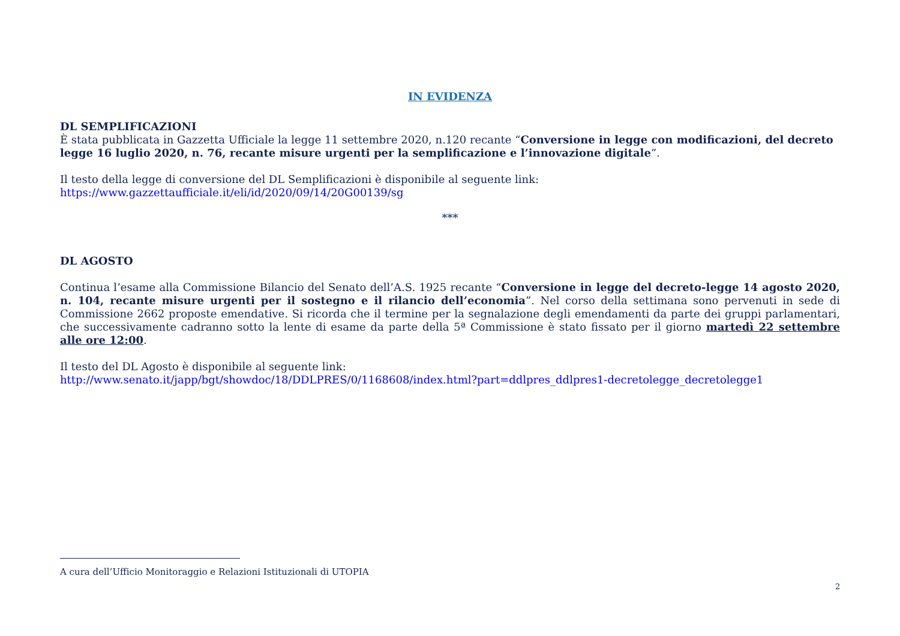IN EVIDENZA
DL SEMPLIFICAZIONI
È stata pubblicata in Gazzetta Ufficiale la legge 11 settembre 2020, n.120 recante “Conversione in legge con modificazioni, del decreto legge 16 luglio 2020, n. 76, recante misure urgenti per la semplificazione e l’innovazione digitale”.
Il testo della legge di conversione del DL Semplificazioni è disponibile al seguente link:
https://www.gazzettaufficiale.it/eli/id/2020/09/14/20G00139/sg
***
DL AGOSTO
Continua l’esame alla Commissione Bilancio del Senato dell’A.S. 1925 recante “Conversione in legge del decreto-legge 14 agosto 2020, n. 104, recante misure urgenti per il sostegno e il rilancio dell’economia”. Nel corso della settimana sono pervenuti in sede di Commissione 2662 proposte emendative. Si ricorda che il termine per la segnalazione degli emendamenti da parte dei gruppi parlamentari, che successivamente cadranno sotto la lente di esame da parte della 5ª Commissione è stato fissato per il giorno martedì 22 settembre alle ore 12:00.
Il testo del DL Agosto è disponibile al seguente link:
http://www.senato.it/japp/bgt/showdoc/18/DDLPRES/0/1168608/index.html?part=ddlpres_ddlpres1-decretolegge_decretolegge1
A cura dell’Ufficio Monitoraggio e Relazioni Istituzionali di UTOPIA
2